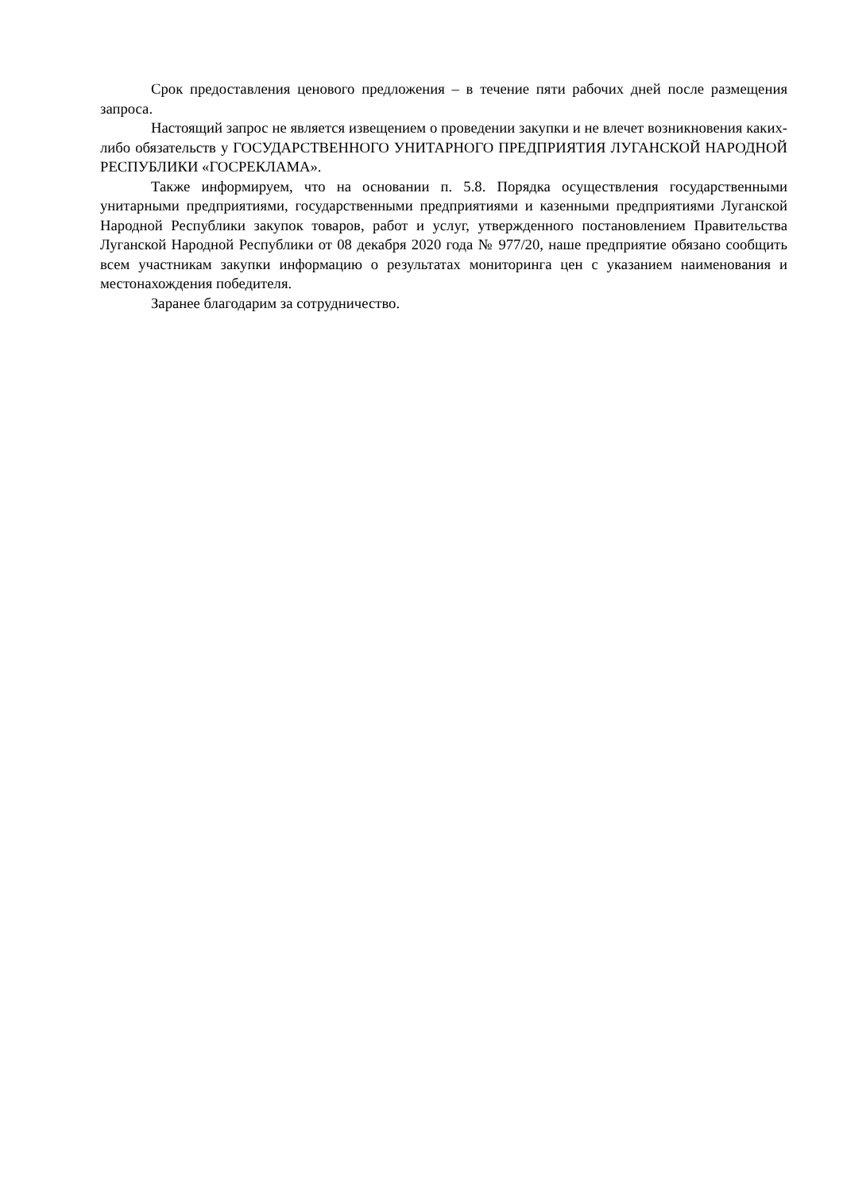Срок предоставления ценового предложения – в течение пяти рабочих дней после размещения запроса.
Настоящий запрос не является извещением о проведении закупки и не влечет возникновения каких-либо обязательств у ГОСУДАРСТВЕННОГО УНИТАРНОГО ПРЕДПРИЯТИЯ ЛУГАНСКОЙ НАРОДНОЙ РЕСПУБЛИКИ «ГОСРЕКЛАМА».
Также информируем, что на основании п. 5.8. Порядка осуществления государственными унитарными предприятиями, государственными предприятиями и казенными предприятиями Луганской Народной Республики закупок товаров, работ и услуг, утвержденного постановлением Правительства Луганской Народной Республики от 08 декабря 2020 года № 977/20, наше предприятие обязано сообщить всем участникам закупки информацию о результатах мониторинга цен с указанием наименования и местонахождения победителя.
Заранее благодарим за сотрудничество.